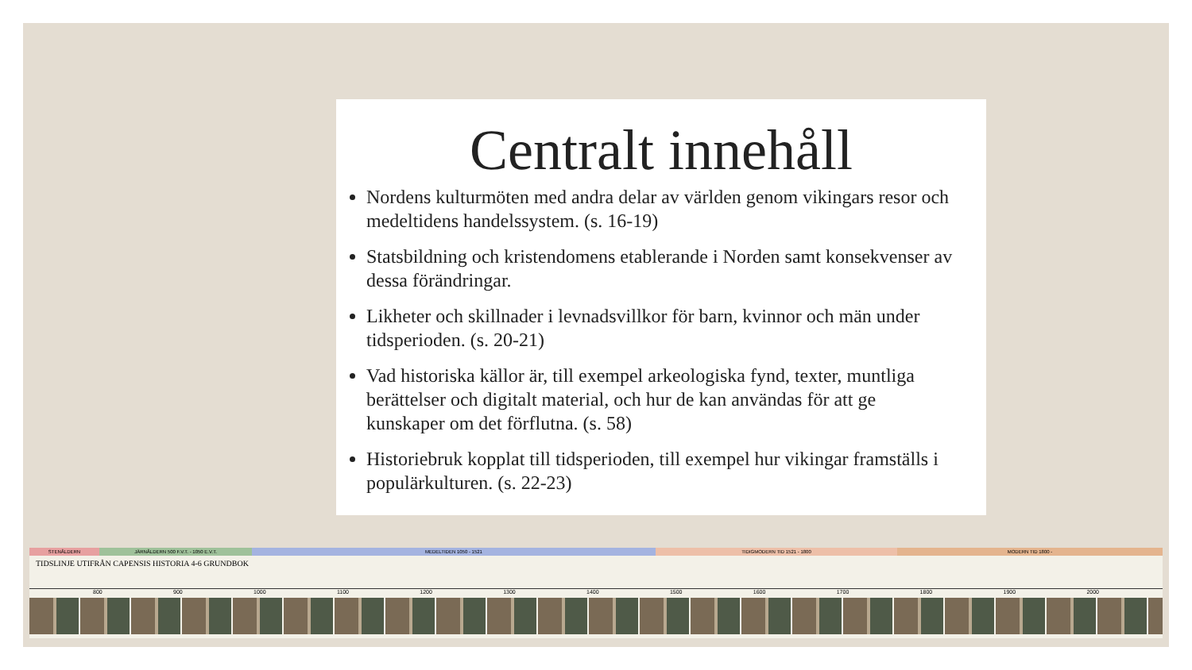Centralt innehåll
Nordens kulturmöten med andra delar av världen genom vikingars resor och medeltidens handelssystem. (s. 16-19)
Statsbildning och kristendomens etablerande i Norden samt konsekvenser av dessa förändringar.
Likheter och skillnader i levnadsvillkor för barn, kvinnor och män under tidsperioden. (s. 20-21)
Vad historiska källor är, till exempel arkeologiska fynd, texter, muntliga berättelser och digitalt material, och hur de kan användas för att ge kunskaper om det förflutna. (s. 58)
Historiebruk kopplat till tidsperioden, till exempel hur vikingar framställs i populärkulturen. (s. 22-23)
STENÅLDERN JÄRNÅLDERN 500 F.V.T. - 1050 E.V.T. MEDELTIDEN 1050 - 1521 TIDIGMODERN TID 1521 - 1800 MODERN TID 1800 -
TIDSLINJE UTIFRÅN CAPENSIS HISTORIA 4-6 GRUNDBOK
800 900 1000 1100 1200 1300 1400 1500 1600 1700 1800 1900 2000